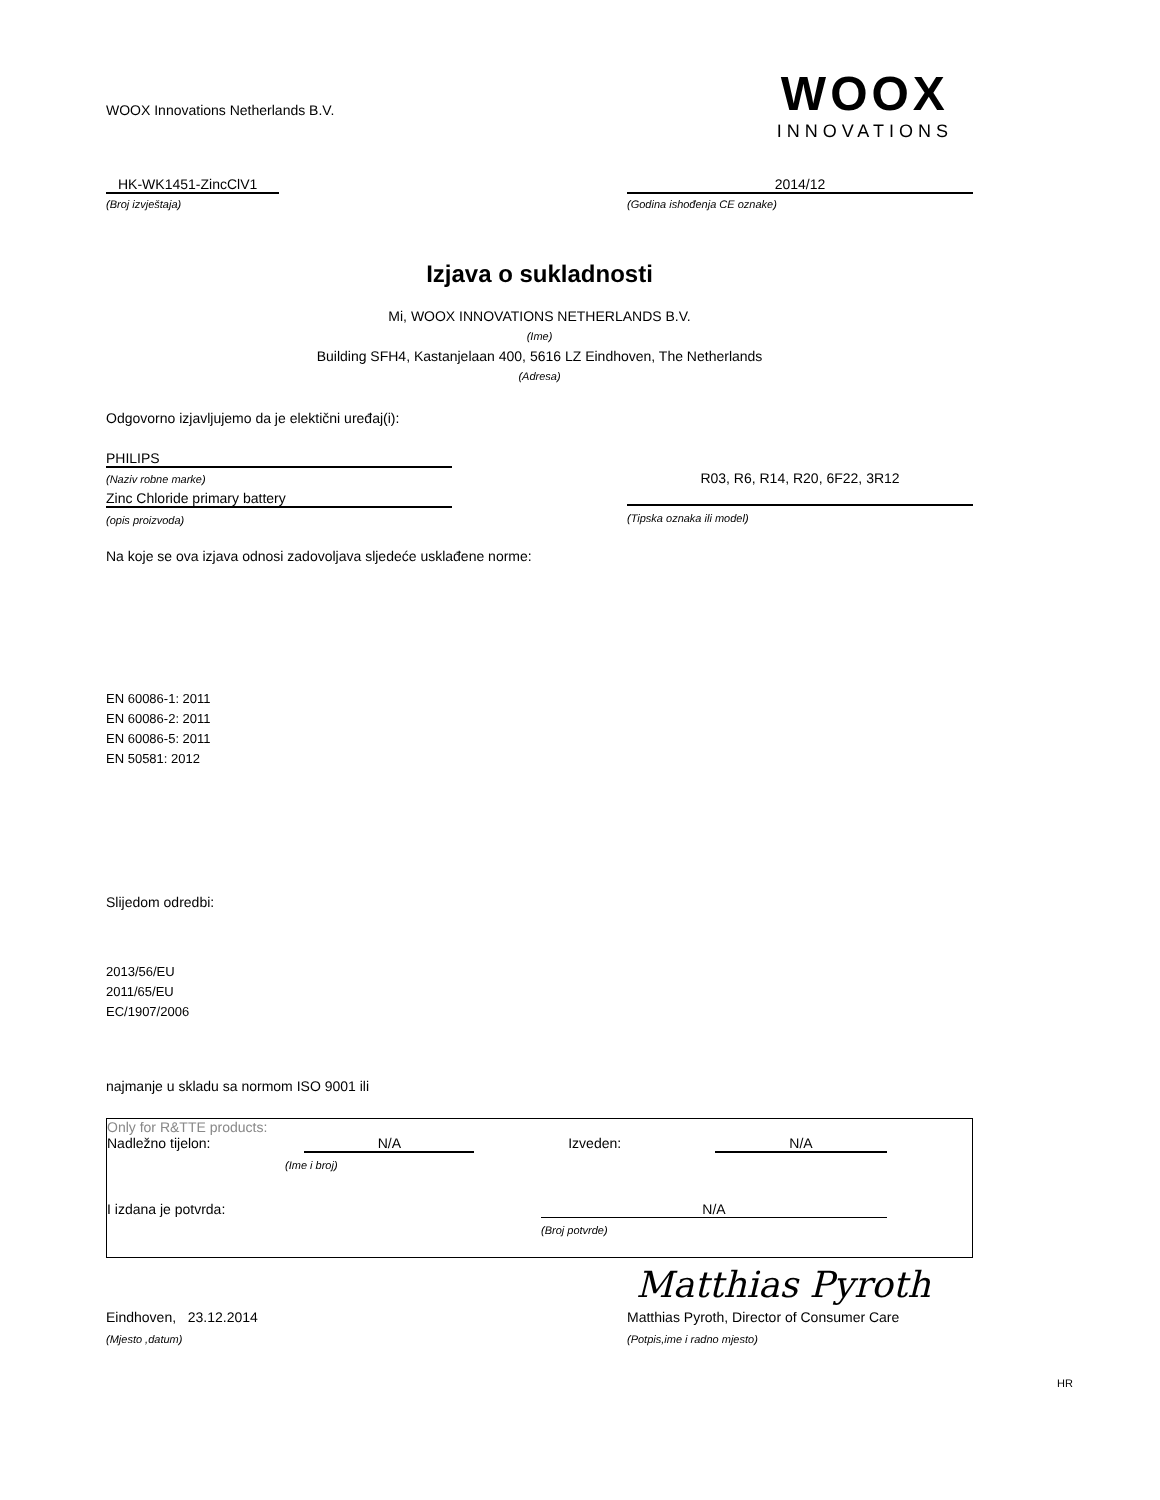WOOX Innovations Netherlands B.V.
WOOX
INNOVATIONS
HK-WK1451-ZincClV1
(Broj izvještaja)
2014/12
(Godina ishođenja CE oznake)
Izjava o sukladnosti
Mi, WOOX INNOVATIONS NETHERLANDS B.V.
(Ime)
Building SFH4, Kastanjelaan 400, 5616 LZ Eindhoven, The Netherlands
(Adresa)
Odgovorno izjavljujemo da je elektični uređaj(i):
PHILIPS
(Naziv robne marke)
Zinc Chloride primary battery
(opis proizvoda)
R03, R6, R14, R20, 6F22, 3R12
(Tipska oznaka ili model)
Na koje se ova izjava odnosi zadovoljava sljedeće usklađene norme:
EN 60086-1: 2011
EN 60086-2: 2011
EN 60086-5: 2011
EN 50581: 2012
Slijedom odredbi:
2013/56/EU
2011/65/EU
EC/1907/2006
najmanje u skladu sa normom ISO 9001 ili
Only for R&TTE products:
Nadležno tijelon: N/A Izveden: N/A
(Ime i broj)
I izdana je potvrda: N/A
(Broj potvrde)
Matthias Pyroth
Eindhoven, 23.12.2014 Matthias Pyroth, Director of Consumer Care
(Mjesto ,datum) (Potpis,ime i radno mjesto)
HR